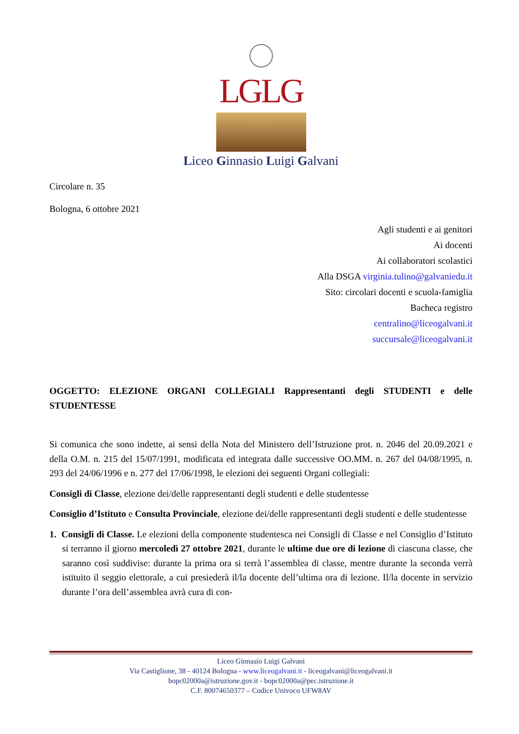LGLG
Liceo Ginnasio Luigi Galvani
Circolare n. 35
Bologna, 6 ottobre 2021
Agli studenti e ai genitori
Ai docenti
Ai collaboratori scolastici
Alla DSGA virginia.tulino@galvaniedu.it
Sito: circolari docenti e scuola-famiglia
Bacheca registro
centralino@liceogalvani.it
succursale@liceogalvani.it
OGGETTO: ELEZIONE ORGANI COLLEGIALI Rappresentanti degli STUDENTI e delle STUDENTESSE
Si comunica che sono indette, ai sensi della Nota del Ministero dell’Istruzione prot. n. 2046 del 20.09.2021 e della O.M. n. 215 del 15/07/1991, modificata ed integrata dalle successive OO.MM. n. 267 del 04/08/1995, n. 293 del 24/06/1996 e n. 277 del 17/06/1998, le elezioni dei seguenti Organi collegiali:
Consigli di Classe, elezione dei/delle rappresentanti degli studenti e delle studentesse
Consiglio d’Istituto e Consulta Provinciale, elezione dei/delle rappresentanti degli studenti e delle studentesse
1. Consigli di Classe. Le elezioni della componente studentesca nei Consigli di Classe e nel Consiglio d’Istituto si terranno il giorno mercoledì 27 ottobre 2021, durante le ultime due ore di lezione di ciascuna classe, che saranno così suddivise: durante la prima ora si terrà l’assemblea di classe, mentre durante la seconda verrà istituito il seggio elettorale, a cui presiederà il/la docente dell’ultima ora di lezione. Il/la docente in servizio durante l’ora dell’assemblea avrà cura di con-
Liceo Ginnasio Luigi Galvani
Via Castiglione, 38 - 40124 Bologna - www.liceogalvani.it - liceogalvani@liceogalvani.it
bopc02000a@istruzione.gov.it - bopc02000a@pec.istruzione.it
C.F. 80074650377 – Codice Univoco UFW8AV